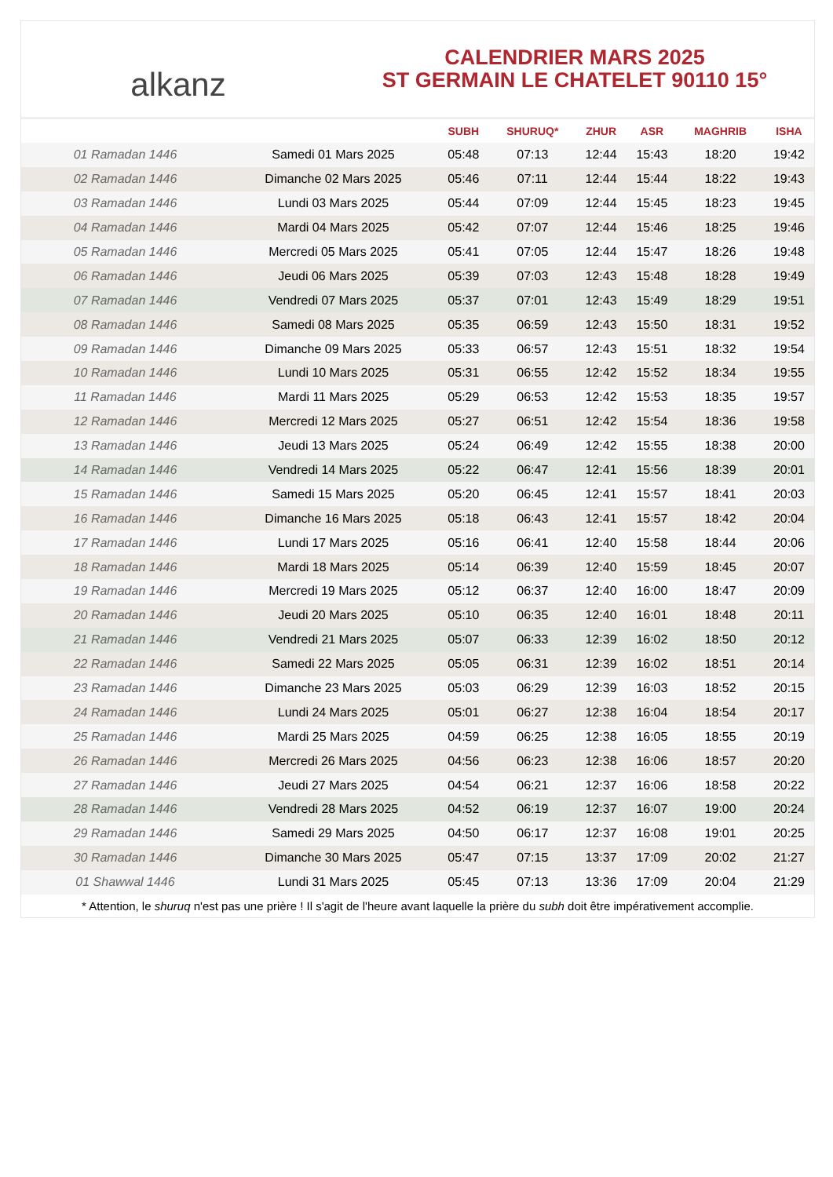alkanz
CALENDRIER MARS 2025
ST GERMAIN LE CHATELET 90110 15°
| | | SUBH | SHURUQ* | ZHUR | ASR | MAGHRIB | ISHA |
| --- | --- | --- | --- | --- | --- | --- | --- |
| 01 Ramadan 1446 | Samedi 01 Mars 2025 | 05:48 | 07:13 | 12:44 | 15:43 | 18:20 | 19:42 |
| 02 Ramadan 1446 | Dimanche 02 Mars 2025 | 05:46 | 07:11 | 12:44 | 15:44 | 18:22 | 19:43 |
| 03 Ramadan 1446 | Lundi 03 Mars 2025 | 05:44 | 07:09 | 12:44 | 15:45 | 18:23 | 19:45 |
| 04 Ramadan 1446 | Mardi 04 Mars 2025 | 05:42 | 07:07 | 12:44 | 15:46 | 18:25 | 19:46 |
| 05 Ramadan 1446 | Mercredi 05 Mars 2025 | 05:41 | 07:05 | 12:44 | 15:47 | 18:26 | 19:48 |
| 06 Ramadan 1446 | Jeudi 06 Mars 2025 | 05:39 | 07:03 | 12:43 | 15:48 | 18:28 | 19:49 |
| 07 Ramadan 1446 | Vendredi 07 Mars 2025 | 05:37 | 07:01 | 12:43 | 15:49 | 18:29 | 19:51 |
| 08 Ramadan 1446 | Samedi 08 Mars 2025 | 05:35 | 06:59 | 12:43 | 15:50 | 18:31 | 19:52 |
| 09 Ramadan 1446 | Dimanche 09 Mars 2025 | 05:33 | 06:57 | 12:43 | 15:51 | 18:32 | 19:54 |
| 10 Ramadan 1446 | Lundi 10 Mars 2025 | 05:31 | 06:55 | 12:42 | 15:52 | 18:34 | 19:55 |
| 11 Ramadan 1446 | Mardi 11 Mars 2025 | 05:29 | 06:53 | 12:42 | 15:53 | 18:35 | 19:57 |
| 12 Ramadan 1446 | Mercredi 12 Mars 2025 | 05:27 | 06:51 | 12:42 | 15:54 | 18:36 | 19:58 |
| 13 Ramadan 1446 | Jeudi 13 Mars 2025 | 05:24 | 06:49 | 12:42 | 15:55 | 18:38 | 20:00 |
| 14 Ramadan 1446 | Vendredi 14 Mars 2025 | 05:22 | 06:47 | 12:41 | 15:56 | 18:39 | 20:01 |
| 15 Ramadan 1446 | Samedi 15 Mars 2025 | 05:20 | 06:45 | 12:41 | 15:57 | 18:41 | 20:03 |
| 16 Ramadan 1446 | Dimanche 16 Mars 2025 | 05:18 | 06:43 | 12:41 | 15:57 | 18:42 | 20:04 |
| 17 Ramadan 1446 | Lundi 17 Mars 2025 | 05:16 | 06:41 | 12:40 | 15:58 | 18:44 | 20:06 |
| 18 Ramadan 1446 | Mardi 18 Mars 2025 | 05:14 | 06:39 | 12:40 | 15:59 | 18:45 | 20:07 |
| 19 Ramadan 1446 | Mercredi 19 Mars 2025 | 05:12 | 06:37 | 12:40 | 16:00 | 18:47 | 20:09 |
| 20 Ramadan 1446 | Jeudi 20 Mars 2025 | 05:10 | 06:35 | 12:40 | 16:01 | 18:48 | 20:11 |
| 21 Ramadan 1446 | Vendredi 21 Mars 2025 | 05:07 | 06:33 | 12:39 | 16:02 | 18:50 | 20:12 |
| 22 Ramadan 1446 | Samedi 22 Mars 2025 | 05:05 | 06:31 | 12:39 | 16:02 | 18:51 | 20:14 |
| 23 Ramadan 1446 | Dimanche 23 Mars 2025 | 05:03 | 06:29 | 12:39 | 16:03 | 18:52 | 20:15 |
| 24 Ramadan 1446 | Lundi 24 Mars 2025 | 05:01 | 06:27 | 12:38 | 16:04 | 18:54 | 20:17 |
| 25 Ramadan 1446 | Mardi 25 Mars 2025 | 04:59 | 06:25 | 12:38 | 16:05 | 18:55 | 20:19 |
| 26 Ramadan 1446 | Mercredi 26 Mars 2025 | 04:56 | 06:23 | 12:38 | 16:06 | 18:57 | 20:20 |
| 27 Ramadan 1446 | Jeudi 27 Mars 2025 | 04:54 | 06:21 | 12:37 | 16:06 | 18:58 | 20:22 |
| 28 Ramadan 1446 | Vendredi 28 Mars 2025 | 04:52 | 06:19 | 12:37 | 16:07 | 19:00 | 20:24 |
| 29 Ramadan 1446 | Samedi 29 Mars 2025 | 04:50 | 06:17 | 12:37 | 16:08 | 19:01 | 20:25 |
| 30 Ramadan 1446 | Dimanche 30 Mars 2025 | 05:47 | 07:15 | 13:37 | 17:09 | 20:02 | 21:27 |
| 01 Shawwal 1446 | Lundi 31 Mars 2025 | 05:45 | 07:13 | 13:36 | 17:09 | 20:04 | 21:29 |
* Attention, le shuruq n'est pas une prière ! Il s'agit de l'heure avant laquelle la prière du subh doit être impérativement accomplie.